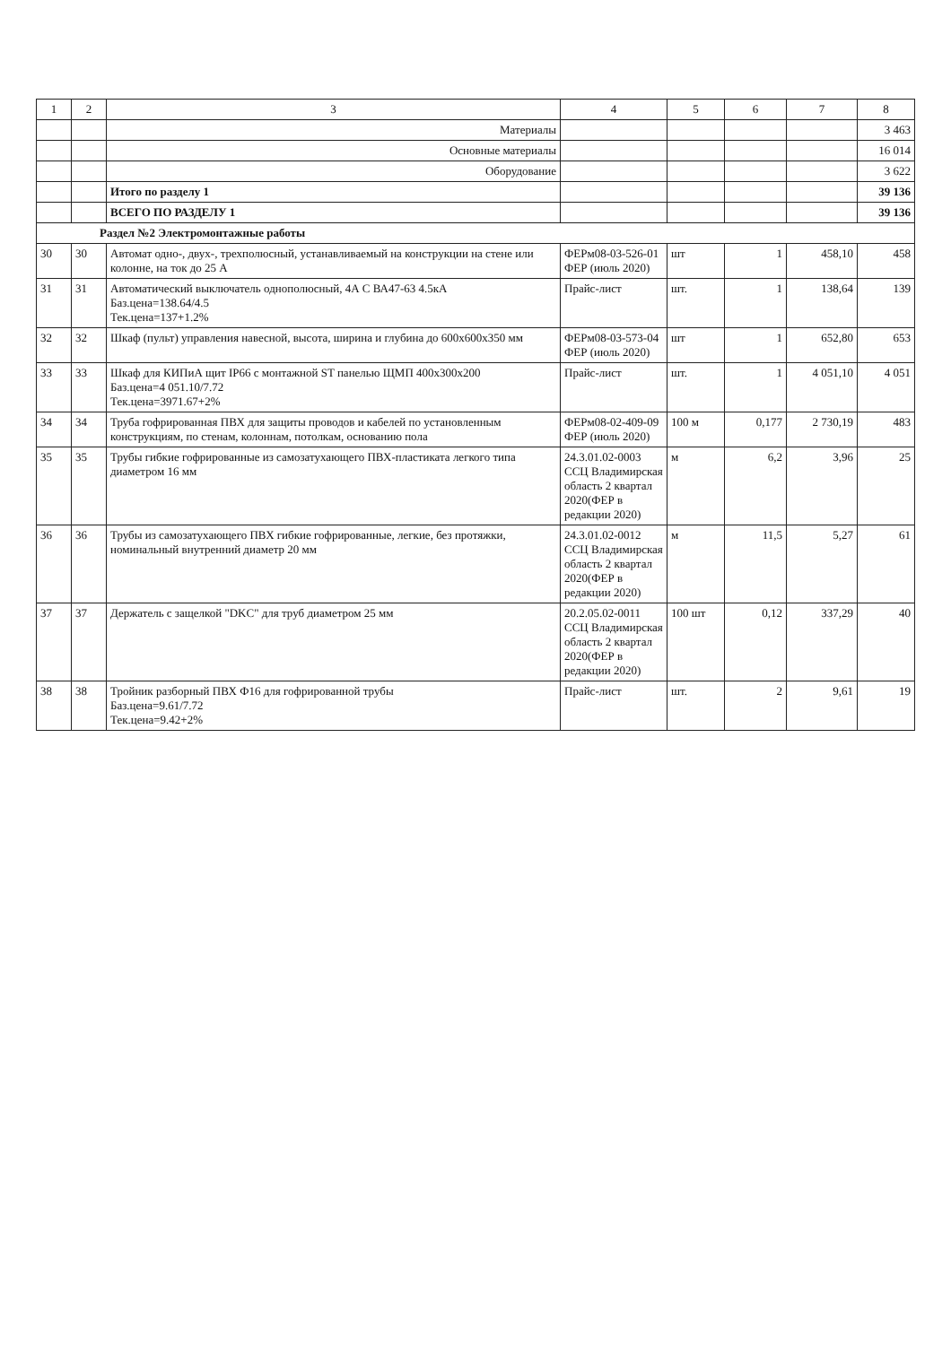| 1 | 2 | 3 | 4 | 5 | 6 | 7 | 8 |
| --- | --- | --- | --- | --- | --- | --- | --- |
| | | Материалы | | | | | 3 463 |
| | | Основные материалы | | | | | 16 014 |
| | | Оборудование | | | | | 3 622 |
| | | Итого по разделу 1 | | | | | 39 136 |
| | | ВСЕГО ПО РАЗДЕЛУ 1 | | | | | 39 136 |
| Раздел №2 Электромонтажные работы | | | | | | | |
| 30 | 30 | Автомат одно-, двух-, трехполюсный, устанавливаемый на конструкции на стене или колонне, на ток до 25 А | ФЕРм08-03-526-01 ФЕР (июль 2020) | шт | 1 | 458,10 | 458 |
| 31 | 31 | Автоматический выключатель однополюсный, 4А С ВА47-63 4.5кА Баз.цена=138.64/4.5 Тек.цена=137+1.2% | Прайс-лист | шт. | 1 | 138,64 | 139 |
| 32 | 32 | Шкаф (пульт) управления навесной, высота, ширина и глубина до 600х600х350 мм | ФЕРм08-03-573-04 ФЕР (июль 2020) | шт | 1 | 652,80 | 653 |
| 33 | 33 | Шкаф для КИПиА щит IP66 с монтажной ST панелью ЩМП 400х300х200 Баз.цена=4 051.10/7.72 Тек.цена=3971.67+2% | Прайс-лист | шт. | 1 | 4 051,10 | 4 051 |
| 34 | 34 | Труба гофрированная ПВХ для защиты проводов и кабелей по установленным конструкциям, по стенам, колоннам, потолкам, основанию пола | ФЕРм08-02-409-09 ФЕР (июль 2020) | 100 м | 0,177 | 2 730,19 | 483 |
| 35 | 35 | Трубы гибкие гофрированные из самозатухающего ПВХ-пластиката легкого типа диаметром 16 мм | 24.3.01.02-0003 ССЦ Владимирская область 2 квартал 2020(ФЕР в редакции 2020) | м | 6,2 | 3,96 | 25 |
| 36 | 36 | Трубы из самозатухающего ПВХ гибкие гофрированные, легкие, без протяжки, номинальный внутренний диаметр 20 мм | 24.3.01.02-0012 ССЦ Владимирская область 2 квартал 2020(ФЕР в редакции 2020) | м | 11,5 | 5,27 | 61 |
| 37 | 37 | Держатель с защелкой "DKC" для труб диаметром 25 мм | 20.2.05.02-0011 ССЦ Владимирская область 2 квартал 2020(ФЕР в редакции 2020) | 100 шт | 0,12 | 337,29 | 40 |
| 38 | 38 | Тройник разборный ПВХ Ф16 для гофрированной трубы Баз.цена=9.61/7.72 Тек.цена=9.42+2% | Прайс-лист | шт. | 2 | 9,61 | 19 |